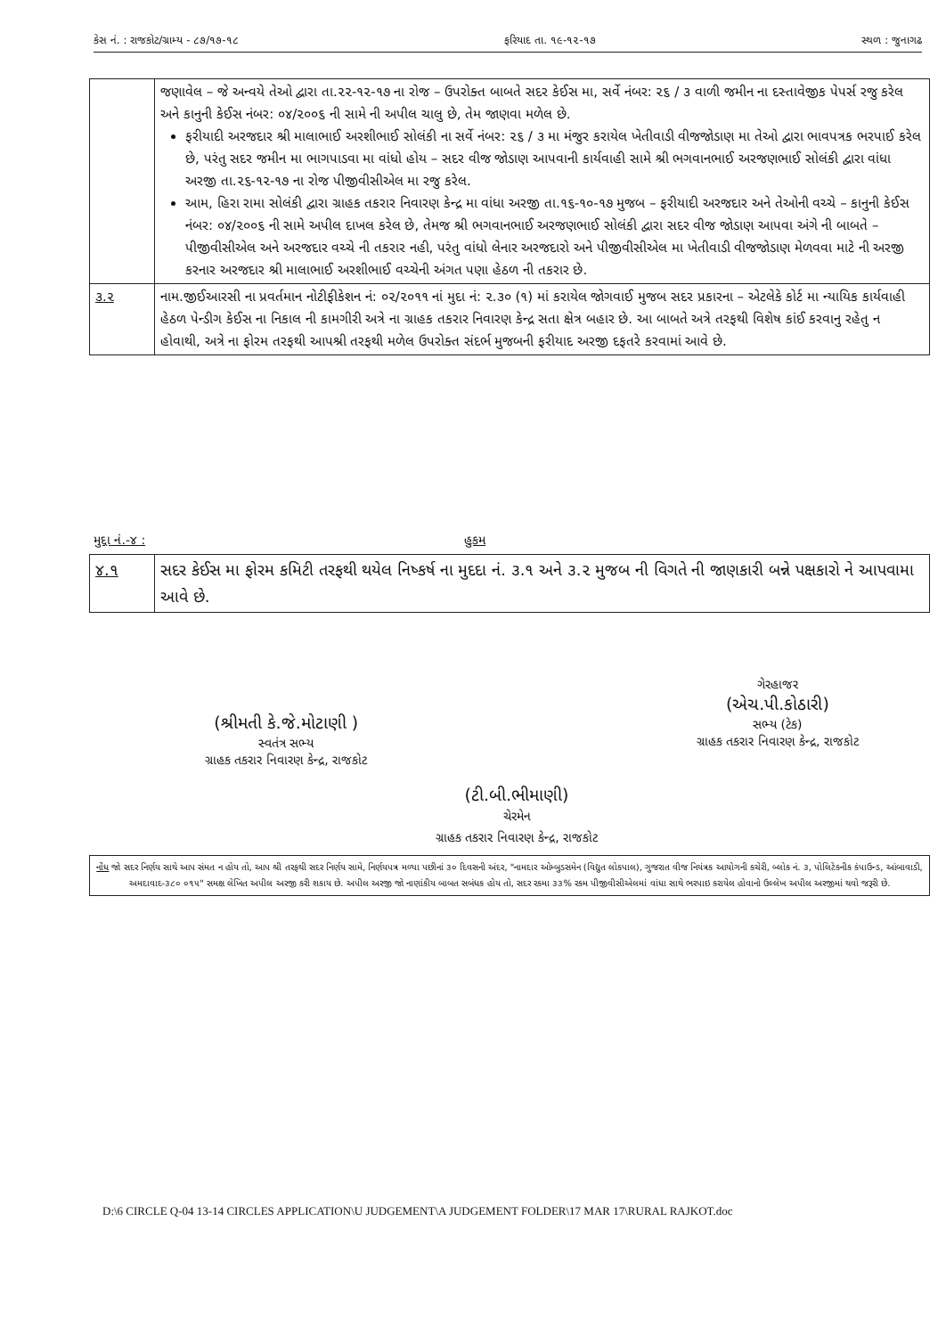કેસ નં. : રાજકોટ/ગ્રામ્ય - ૮૭/૧૭-૧૮ ફરિયાદ તા. ૧૯-૧૨-૧૭ સ્થળ : જુનાગઢ
| | જણાવેલ – જે અન્વયે તેઓ દ્વારા તા.૨૨-૧૨-૧૭ ના રોજ – ઉપરોક્ત બાબતે સદર કેઈસ મા, સર્વે નંબર: ૨૬ / ૩ વાળી જમીન ના દસ્તાવેજીક પેપર્સ રજુ કરેલ અને કાનુની કેઈસ નંબર: ૦૪/૨૦૦૬ ની સામે ની અપીલ ચાલુ છે, તેમ જાણવા મળેલ છે. ફરીયાદી અરજદાર શ્રી માલાભાઈ અરશીભાઈ સોલંકી ના સર્વે નંબર: ૨૬ / ૩ મા મંજુર કરાયેલ ખેતીવાડી વીજજોડાણ મા તેઓ દ્વારા ભાવપત્રક ભરપાઈ કરેલ છે, પરંતુ સદર જમીન મા ભાગપાડવા મા વાંધો હોય – સદર વીજ જોડાણ આપવાની કાર્યવાહી સામે શ્રી ભગવાનભાઈ અરજણભાઈ સોલંકી દ્વારા વાંધા અરજી તા.૨૬-૧૨-૧૭ ના રોજ પીજીવીસીએલ મા રજુ કરેલ. આમ, હિરા રામા સોલંકી દ્વારા ગ્રાહક તકરાર નિવારણ કેન્દ્ર મા વાંધા અરજી તા.૧૬-૧૦-૧૭ મુજબ – ફરીયાદી અરજદાર અને તેઓની વચ્ચે – કાનુની કેઈસ નંબર: ૦૪/૨૦૦૬ ની સામે અપીલ દાખલ કરેલ છે, તેમજ શ્રી ભગવાનભાઈ અરજણભાઈ સોલંકી દ્વારા સદર વીજ જોડાણ આપવા અંગે ની બાબતે – પીજીવીસીએલ અને અરજદાર વચ્ચે ની તકરાર નહી, પરંતુ વાંધો લેનાર અરજદારો અને પીજીવીસીએલ મા ખેતીવાડી વીજજોડાણ મેળવવા માટે ની અરજી કરનાર અરજદાર શ્રી માલાભાઈ અરશીભાઈ વચ્ચેની અંગત પણા હેઠળ ની તકરાર છે. |
| ૩.૨ | નામ.જીઈઆરસી ના પ્રવર્તમાન નોટીફીકેશન નં: ૦૨/૨૦૧૧ નાં મુદા નં: ૨.૩૦ (૧) માં કરાયેલ જોગવાઈ મુજબ સદર પ્રકારના – એટલેકે કોર્ટ મા ન્યાયિક કાર્યવાહી હેઠળ પેન્ડીગ કેઈસ ના નિકાલ ની કામગીરી અત્રે ના ગ્રાહક તકરાર નિવારણ કેન્દ્ર સતા ક્ષેત્ર બહાર છે. આ બાબતે અત્રે તરફથી વિશેષ કાંઈ કરવાનુ રહેતુ ન હોવાથી, અત્રે ના ફોરમ તરફથી આપશ્રી તરફથી મળેલ ઉપરોક્ત સંદર્ભ મુજબની ફરીયાદ અરજી દફતરે કરવામાં આવે છે. |
મુદ્દા નં.-૪ : હુકમ
| ૪.૧ | સદર કેઈસ મા ફોરમ કમિટી તરફથી થયેલ નિષ્કર્ષ ના મુદદા નં. ૩.૧ અને ૩.૨ મુજબ ની વિગતે ની જાણકારી બન્ને પક્ષકારો ને આપવામા આવે છે. |
(શ્રીમતી કે.જે.મોટાણી )
સ્વતંત્ર સભ્ય
ગ્રાહક તકરાર નિવારણ કેન્દ્ર, રાજકોટ
ગેરહાજર
(એચ.પી.કોઠારી)
સભ્ય (ટેક)
ગ્રાહક તકરાર નિવારણ કેન્દ્ર, રાજકોટ
(ટી.બી.ભીમાણી)
ચેરમેન
ગ્રાહક તકરાર નિવારણ કેન્દ્ર, રાજકોટ
નોંધ જો સદર નિર્ણય સાથે આપ સંમત ન હોય તો, આપ શ્રી તરફથી સદર નિર્ણય સામે, નિર્ણયપત્ર મળ્યા પછીનાં ૩૦ દિવસની અંદર, "નામદાર ઓમ્બુડસમેન (વિદ્યુત લોકપાલ), ગુજરાત વીજ નિયંત્રક આયોગની કચેરી, બ્લોક નં. ૩, પોલિટેકનીક કંપાઉન્ડ, આંબાવાડી, અમદાવાદ-૩૮૦ ૦૧૫" સમક્ષ લેખિત અપીલ અરજી કરી શકાય છે. અપીલ અરજી જો નાણાંકીય બાબત સબંધક હોય તો, સદર રકમા ૩૩% રકમ પીજીવીસીએલમાં વાંધા સાથે ભરપાઇ કરાયેલ હોવાનો ઉલ્લેખ અપીલ અરજીમાં થવો જરૂરી છે.
D:\6 CIRCLE Q-04 13-14 CIRCLES APPLICATION\U JUDGEMENT\A JUDGEMENT FOLDER\17 MAR 17\RURAL RAJKOT.doc